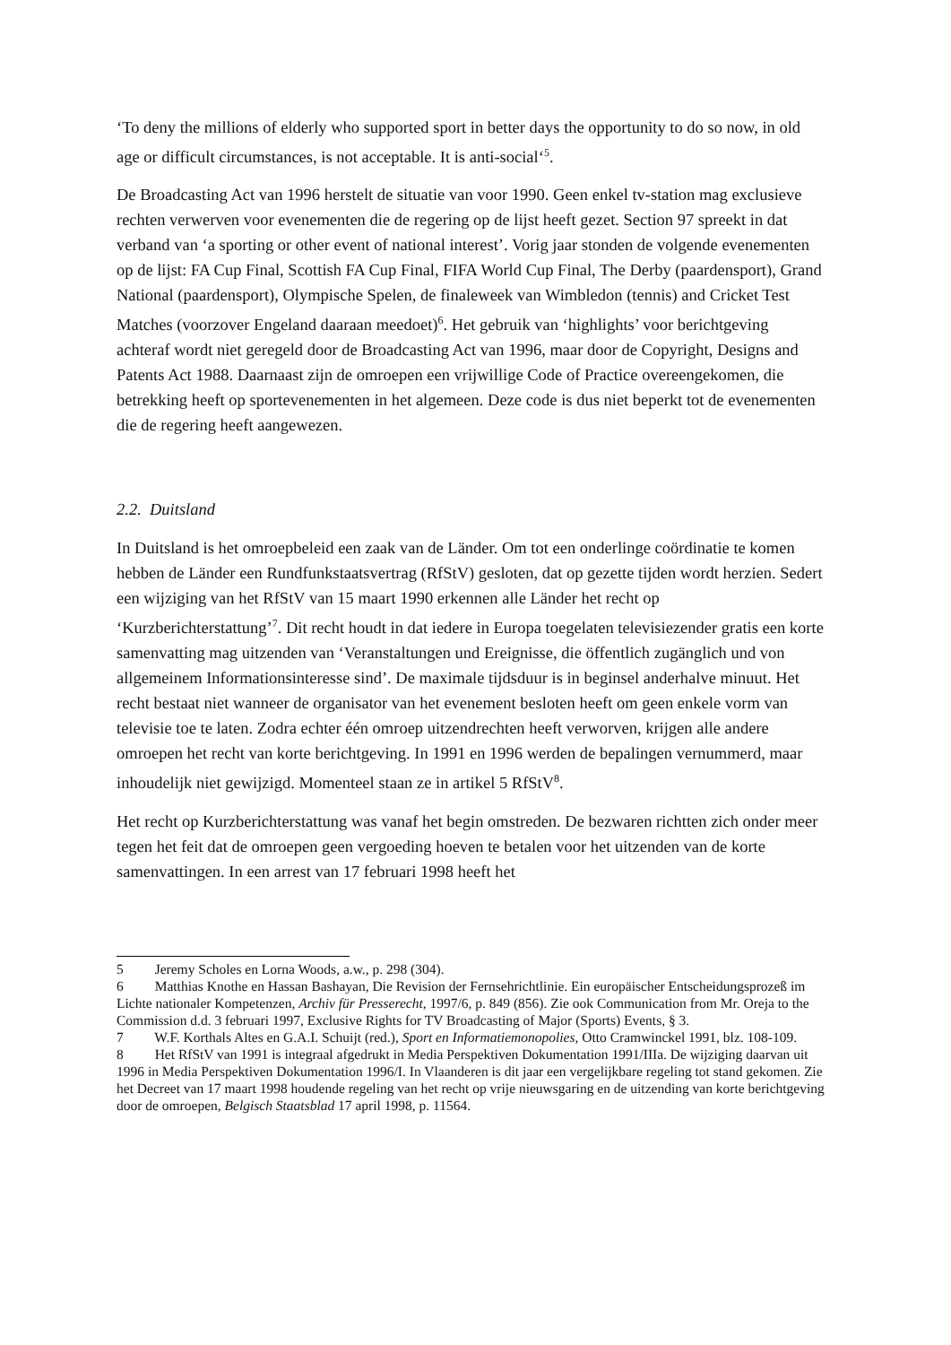‘To deny the millions of elderly who supported sport in better days the opportunity to do so now, in old age or difficult circumstances, is not acceptable. It is anti-social‘<sup>5</sup>.
De Broadcasting Act van 1996 herstelt de situatie van voor 1990. Geen enkel tv-station mag exclusieve rechten verwerven voor evenementen die de regering op de lijst heeft gezet. Section 97 spreekt in dat verband van ‘a sporting or other event of national interest’. Vorig jaar stonden de volgende evenementen op de lijst: FA Cup Final, Scottish FA Cup Final, FIFA World Cup Final, The Derby (paardensport), Grand National (paardensport), Olympische Spelen, de finaleweek van Wimbledon (tennis) and Cricket Test Matches (voorzover Engeland daaraan meedoet)<sup>6</sup>. Het gebruik van ‘highlights’ voor berichtgeving achteraf wordt niet geregeld door de Broadcasting Act van 1996, maar door de Copyright, Designs and Patents Act 1988. Daarnaast zijn de omroepen een vrijwillige Code of Practice overeengekomen, die betrekking heeft op sportevenementen in het algemeen. Deze code is dus niet beperkt tot de evenementen die de regering heeft aangewezen.
2.2. Duitsland
In Duitsland is het omroepbeleid een zaak van de Länder. Om tot een onderlinge coördinatie te komen hebben de Länder een Rundfunkstaatsvertrag (RfStV) gesloten, dat op gezette tijden wordt herzien. Sedert een wijziging van het RfStV van 15 maart 1990 erkennen alle Länder het recht op ‘Kurzberichterstattung’<sup>7</sup>. Dit recht houdt in dat iedere in Europa toegelaten televisiezender gratis een korte samenvatting mag uitzenden van ‘Veranstaltungen und Ereignisse, die öffentlich zugänglich und von allgemeinem Informationsinteresse sind’. De maximale tijdsduur is in beginsel anderhalve minuut. Het recht bestaat niet wanneer de organisator van het evenement besloten heeft om geen enkele vorm van televisie toe te laten. Zodra echter één omroep uitzendrechten heeft verworven, krijgen alle andere omroepen het recht van korte berichtgeving. In 1991 en 1996 werden de bepalingen vernummerd, maar inhoudelijk niet gewijzigd. Momenteel staan ze in artikel 5 RfStV<sup>8</sup>.
Het recht op Kurzberichterstattung was vanaf het begin omstreden. De bezwaren richtten zich onder meer tegen het feit dat de omroepen geen vergoeding hoeven te betalen voor het uitzenden van de korte samenvattingen. In een arrest van 17 februari 1998 heeft het
5 Jeremy Scholes en Lorna Woods, a.w., p. 298 (304).
6 Matthias Knothe en Hassan Bashayan, Die Revision der Fernsehrichtlinie. Ein europäischer Entscheidungsprozeß im Lichte nationaler Kompetenzen, Archiv für Presserecht, 1997/6, p. 849 (856). Zie ook Communication from Mr. Oreja to the Commission d.d. 3 februari 1997, Exclusive Rights for TV Broadcasting of Major (Sports) Events, § 3.
7 W.F. Korthals Altes en G.A.I. Schuijt (red.), Sport en Informatiemonopolies, Otto Cramwinckel 1991, blz. 108-109.
8 Het RfStV van 1991 is integraal afgedrukt in Media Perspektiven Dokumentation 1991/IIIa. De wijziging daarvan uit 1996 in Media Perspektiven Dokumentation 1996/I. In Vlaanderen is dit jaar een vergelijkbare regeling tot stand gekomen. Zie het Decreet van 17 maart 1998 houdende regeling van het recht op vrije nieuwsgaring en de uitzending van korte berichtgeving door de omroepen, Belgisch Staatsblad 17 april 1998, p. 11564.